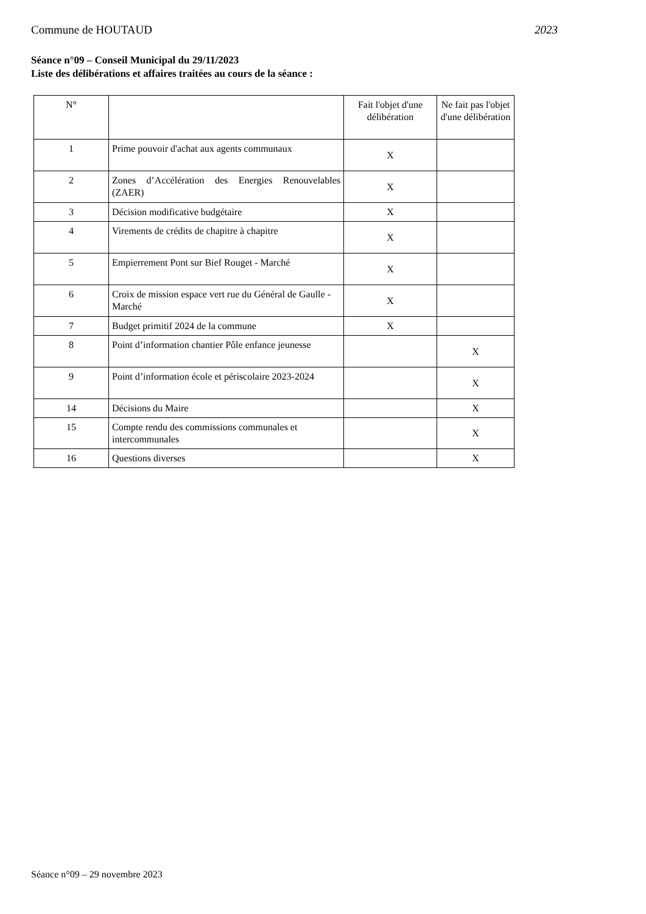Commune de HOUTAUD 2023
Séance n°09 – Conseil Municipal du 29/11/2023
Liste des délibérations et affaires traitées au cours de la séance :
| N° | | Fait l'objet d'une délibération | Ne fait pas l'objet d'une délibération |
| --- | --- | --- | --- |
| 1 | Prime pouvoir d'achat aux agents communaux | X | |
| 2 | Zones d’Accélération des Energies Renouvelables (ZAER) | X | |
| 3 | Décision modificative budgétaire | X | |
| 4 | Virements de crédits de chapitre à chapitre | X | |
| 5 | Empierrement Pont sur Bief Rouget - Marché | X | |
| 6 | Croix de mission espace vert rue du Général de Gaulle - Marché | X | |
| 7 | Budget primitif 2024 de la commune | X | |
| 8 | Point d’information chantier Pôle enfance jeunesse | | X |
| 9 | Point d’information école et périscolaire 2023-2024 | | X |
| 14 | Décisions du Maire | | X |
| 15 | Compte rendu des commissions communales et intercommunales | | X |
| 16 | Questions diverses | | X |
Séance n°09 – 29 novembre 2023